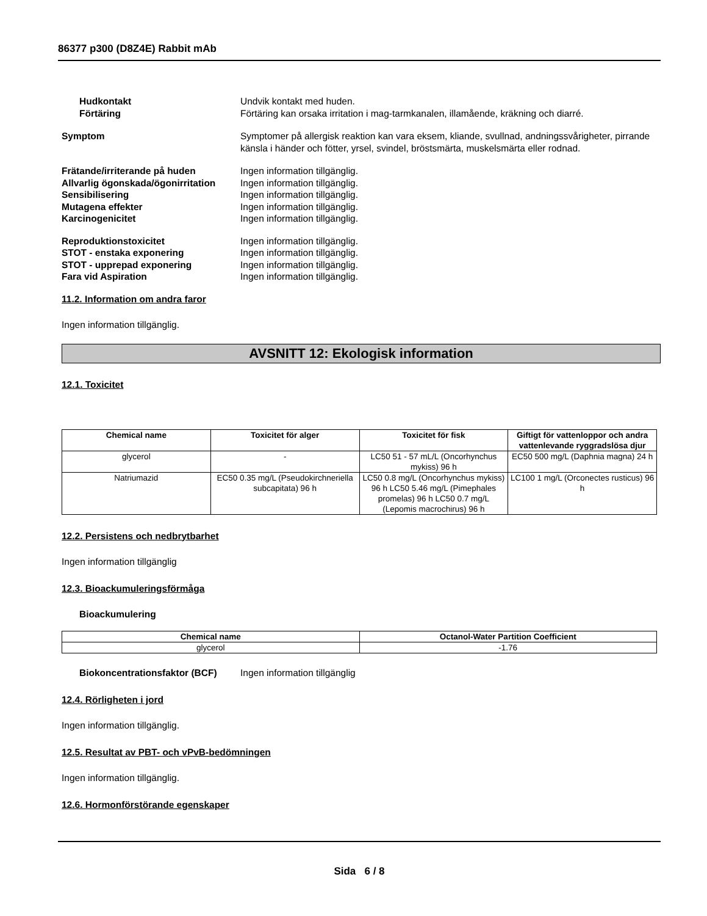86377 p300 (D8Z4E) Rabbit mAb
Hudkontakt Undvik kontakt med huden.
Förtäring Förtäring kan orsaka irritation i mag-tarmkanalen, illamående, kräkning och diarré.
Symptom Symptomer på allergisk reaktion kan vara eksem, kliande, svullnad, andningssvårigheter, pirrande känsla i händer och fötter, yrsel, svindel, bröstsmärta, muskelsmärta eller rodnad.
Frätande/irriterande på huden Ingen information tillgänglig.
Allvarlig ögonskada/ögonirritation
Ingen information tillgänglig.
Sensibilisering Ingen information tillgänglig.
Mutagena effekter Ingen information tillgänglig.
Karcinogenicitet Ingen information tillgänglig.
Reproduktionstoxicitet Ingen information tillgänglig.
STOT - enstaka exponering Ingen information tillgänglig.
STOT - upprepad exponering Ingen information tillgänglig.
Fara vid Aspiration Ingen information tillgänglig.
11.2. Information om andra faror
Ingen information tillgänglig.
AVSNITT 12: Ekologisk information
12.1. Toxicitet
| Chemical name | Toxicitet för alger | Toxicitet för fisk | Giftigt för vattenloppor och andra vattenlevande ryggradslösa djur |
| --- | --- | --- | --- |
| glycerol | - | LC50 51 - 57 mL/L (Oncorhynchus mykiss) 96 h | EC50 500 mg/L (Daphnia magna) 24 h |
| Natriumazid | EC50 0.35 mg/L (Pseudokirchneriella subcapitata) 96 h | LC50 0.8 mg/L (Oncorhynchus mykiss) 96 h LC50 5.46 mg/L (Pimephales promelas) 96 h LC50 0.7 mg/L (Lepomis macrochirus) 96 h | LC100 1 mg/L (Orconectes rusticus) 96 h |
12.2. Persistens och nedbrytbarhet
Ingen information tillgänglig
12.3. Bioackumuleringsförmåga
Bioackumulering
| Chemical name | Octanol-Water Partition Coefficient |
| --- | --- |
| glycerol | -1.76 |
Biokoncentrationsfaktor (BCF) Ingen information tillgänglig
12.4. Rörligheten i jord
Ingen information tillgänglig.
12.5. Resultat av PBT- och vPvB-bedömningen
Ingen information tillgänglig.
12.6. Hormonförstörande egenskaper
Sida 6 / 8